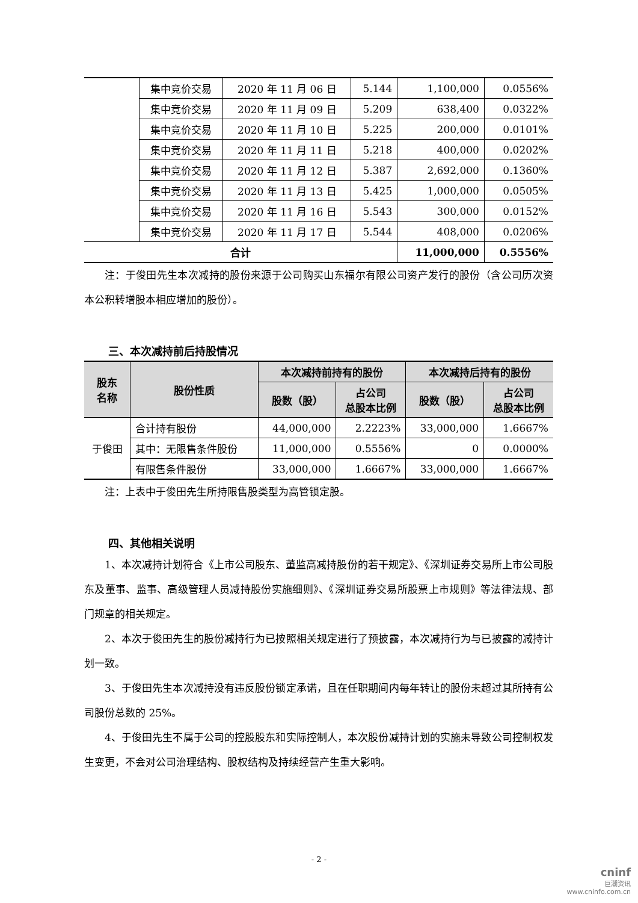| | 集中竞价交易 | 2020 年 11 月 06 日 | 5.144 | 1,100,000 | 0.0556% |
| | 集中竞价交易 | 2020 年 11 月 09 日 | 5.209 | 638,400 | 0.0322% |
| | 集中竞价交易 | 2020 年 11 月 10 日 | 5.225 | 200,000 | 0.0101% |
| | 集中竞价交易 | 2020 年 11 月 11 日 | 5.218 | 400,000 | 0.0202% |
| | 集中竞价交易 | 2020 年 11 月 12 日 | 5.387 | 2,692,000 | 0.1360% |
| | 集中竞价交易 | 2020 年 11 月 13 日 | 5.425 | 1,000,000 | 0.0505% |
| | 集中竞价交易 | 2020 年 11 月 16 日 | 5.543 | 300,000 | 0.0152% |
| | 集中竞价交易 | 2020 年 11 月 17 日 | 5.544 | 408,000 | 0.0206% |
| 合计 | | | | 11,000,000 | 0.5556% |
注：于俊田先生本次减持的股份来源于公司购买山东福尔有限公司资产发行的股份（含公司历次资本公积转增股本相应增加的股份）。
三、本次减持前后持股情况
| 股东 名称 | 股份性质 | 本次减持前持有的股份 | | 本次减持后持有的股份 | |
| --- | --- | --- | --- | --- | --- |
| | | 股数（股） | 占公司 总股本比例 | 股数（股） | 占公司 总股本比例 |
| 于俊田 | 合计持有股份 | 44,000,000 | 2.2223% | 33,000,000 | 1.6667% |
| | 其中：无限售条件股份 | 11,000,000 | 0.5556% | 0 | 0.0000% |
| | 有限售条件股份 | 33,000,000 | 1.6667% | 33,000,000 | 1.6667% |
注：上表中于俊田先生所持限售股类型为高管锁定股。
四、其他相关说明
1、本次减持计划符合《上市公司股东、董监高减持股份的若干规定》、《深圳证券交易所上市公司股东及董事、监事、高级管理人员减持股份实施细则》、《深圳证券交易所股票上市规则》等法律法规、部门规章的相关规定。
2、本次于俊田先生的股份减持行为已按照相关规定进行了预披露，本次减持行为与已披露的减持计划一致。
3、于俊田先生本次减持没有违反股份锁定承诺，且在任职期间内每年转让的股份未超过其所持有公司股份总数的 25%。
4、于俊田先生不属于公司的控股股东和实际控制人，本次股份减持计划的实施未导致公司控制权发生变更，不会对公司治理结构、股权结构及持续经营产生重大影响。
- 2 -
cninf
巨潮资讯
www.cninfo.com.cn